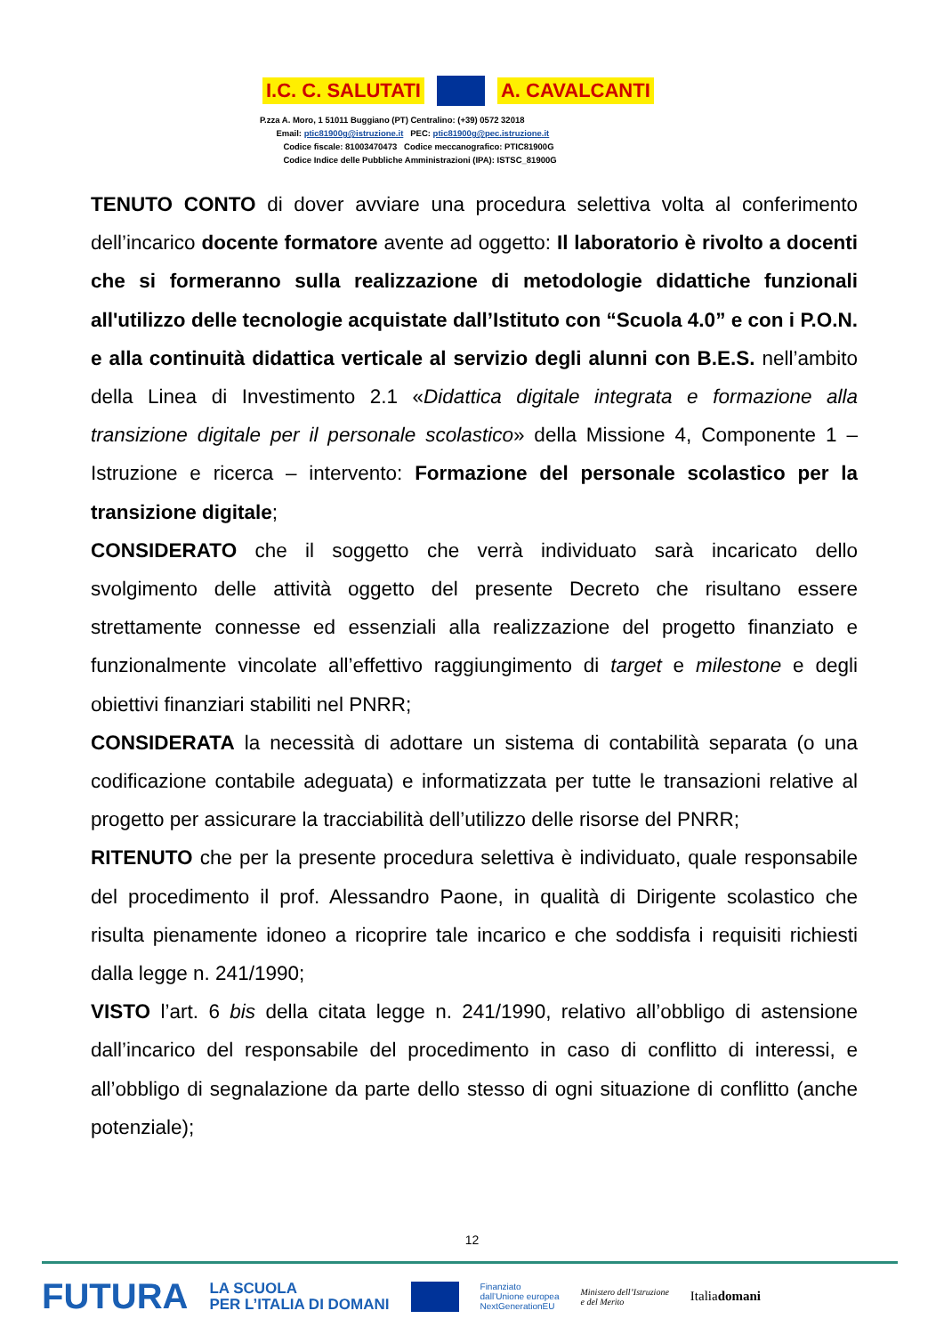I.C. C. SALUTATI A. CAVALCANTI
P.zza A. Moro, 1 51011 Buggiano (PT) Centralino: (+39) 0572 32018
Email: ptic81900g@istruzione.it PEC: ptic81900g@pec.istruzione.it
Codice fiscale: 81003470473 Codice meccanografico: PTIC81900G
Codice Indice delle Pubbliche Amministrazioni (IPA): ISTSC_81900G
TENUTO CONTO di dover avviare una procedura selettiva volta al conferimento dell’incarico docente formatore avente ad oggetto: Il laboratorio è rivolto a docenti che si formeranno sulla realizzazione di metodologie didattiche funzionali all'utilizzo delle tecnologie acquistate dall’Istituto con “Scuola 4.0” e con i P.O.N. e alla continuità didattica verticale al servizio degli alunni con B.E.S. nell’ambito della Linea di Investimento 2.1 «Didattica digitale integrata e formazione alla transizione digitale per il personale scolastico» della Missione 4, Componente 1 – Istruzione e ricerca – intervento: Formazione del personale scolastico per la transizione digitale;
CONSIDERATO che il soggetto che verrà individuato sarà incaricato dello svolgimento delle attività oggetto del presente Decreto che risultano essere strettamente connesse ed essenziali alla realizzazione del progetto finanziato e funzionalmente vincolate all’effettivo raggiungimento di target e milestone e degli obiettivi finanziari stabiliti nel PNRR;
CONSIDERATA la necessità di adottare un sistema di contabilità separata (o una codificazione contabile adeguata) e informatizzata per tutte le transazioni relative al progetto per assicurare la tracciabilità dell’utilizzo delle risorse del PNRR;
RITENUTO che per la presente procedura selettiva è individuato, quale responsabile del procedimento il prof. Alessandro Paone, in qualità di Dirigente scolastico che risulta pienamente idoneo a ricoprire tale incarico e che soddisfa i requisiti richiesti dalla legge n. 241/1990;
VISTO l’art. 6 bis della citata legge n. 241/1990, relativo all’obbligo di astensione dall’incarico del responsabile del procedimento in caso di conflitto di interessi, e all’obbligo di segnalazione da parte dello stesso di ogni situazione di conflitto (anche potenziale);
12
FUTURA LA SCUOLA
PER L’ITALIA DI DOMANI Finanziato
dall’Unione europea
NextGenerationEU Ministero dell’Istruzione
e del Merito Italiadomani